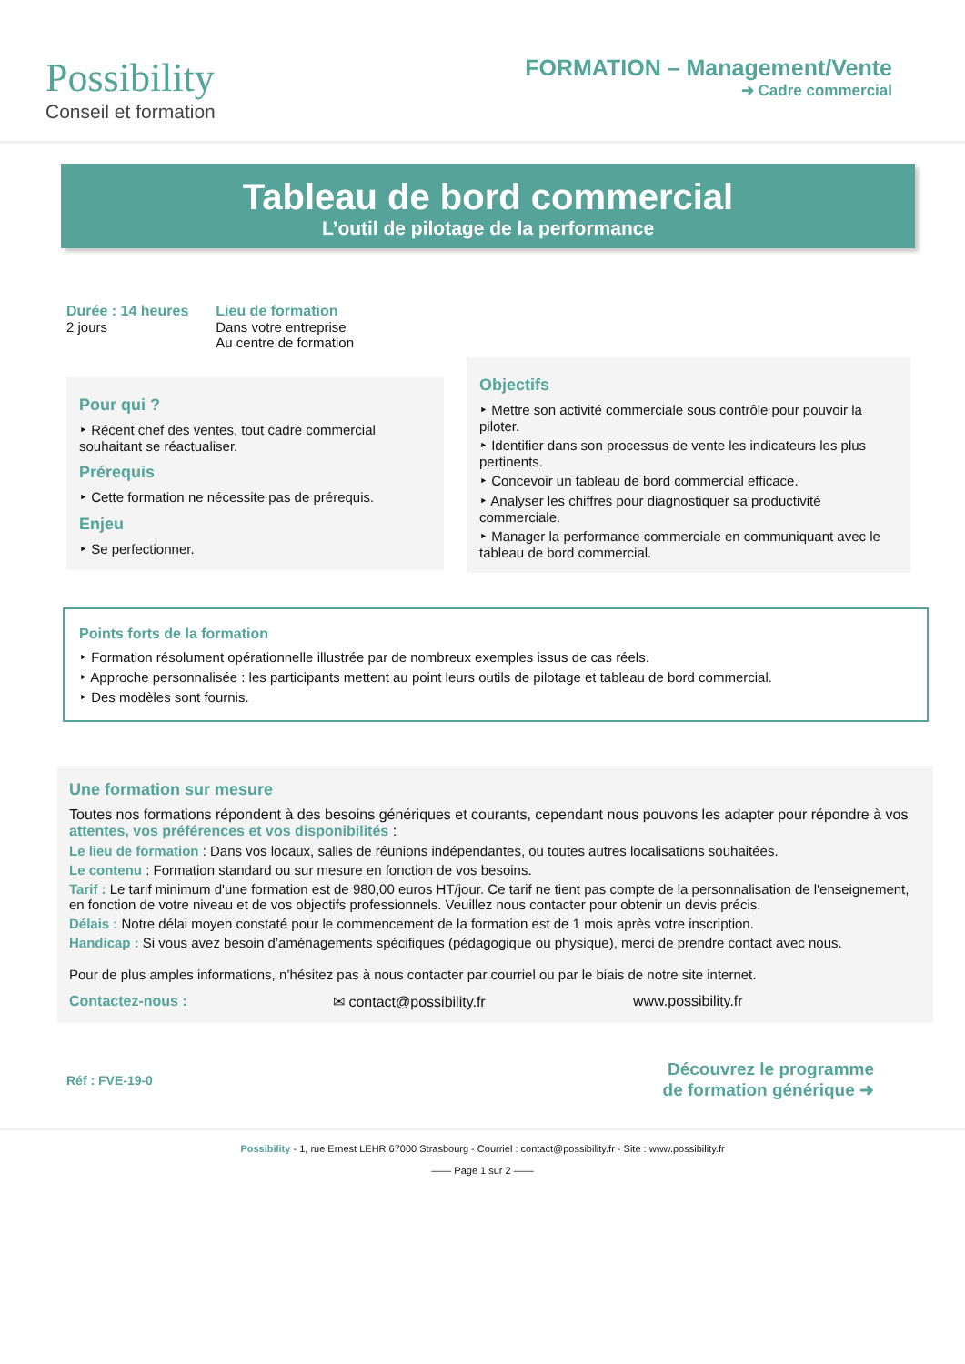Possibility
Conseil et formation
FORMATION – Management/Vente
➜ Cadre commercial
Tableau de bord commercial
L’outil de pilotage de la performance
Durée : 14 heures
2 jours
Lieu de formation
Dans votre entreprise
Au centre de formation
Pour qui ?
‣ Récent chef des ventes, tout cadre commercial souhaitant se réactualiser.
Prérequis
‣ Cette formation ne nécessite pas de prérequis.
Enjeu
‣ Se perfectionner.
Objectifs
‣ Mettre son activité commerciale sous contrôle pour pouvoir la piloter.
‣ Identifier dans son processus de vente les indicateurs les plus pertinents.
‣ Concevoir un tableau de bord commercial efficace.
‣ Analyser les chiffres pour diagnostiquer sa productivité commerciale.
‣ Manager la performance commerciale en communiquant avec le tableau de bord commercial.
Points forts de la formation
‣ Formation résolument opérationnelle illustrée par de nombreux exemples issus de cas réels.
‣ Approche personnalisée : les participants mettent au point leurs outils de pilotage et tableau de bord commercial.
‣ Des modèles sont fournis.
Une formation sur mesure
Toutes nos formations répondent à des besoins génériques et courants, cependant nous pouvons les adapter pour répondre à vos attentes, vos préférences et vos disponibilités :
Le lieu de formation : Dans vos locaux, salles de réunions indépendantes, ou toutes autres localisations souhaitées.
Le contenu : Formation standard ou sur mesure en fonction de vos besoins.
Tarif : Le tarif minimum d'une formation est de 980,00 euros HT/jour. Ce tarif ne tient pas compte de la personnalisation de l'enseignement, en fonction de votre niveau et de vos objectifs professionnels. Veuillez nous contacter pour obtenir un devis précis.
Délais : Notre délai moyen constaté pour le commencement de la formation est de 1 mois après votre inscription.
Handicap : Si vous avez besoin d’aménagements spécifiques (pédagogique ou physique), merci de prendre contact avec nous.
Pour de plus amples informations, n’hésitez pas à nous contacter par courriel ou par le biais de notre site internet.
Contactez-nous : ✉ contact@possibility.fr www.possibility.fr
Réf : FVE-19-0 Découvrez le programme
de formation générique ➜
Possibility - 1, rue Ernest LEHR 67000 Strasbourg - Courriel : contact@possibility.fr - Site : www.possibility.fr
—— Page 1 sur 2 ——